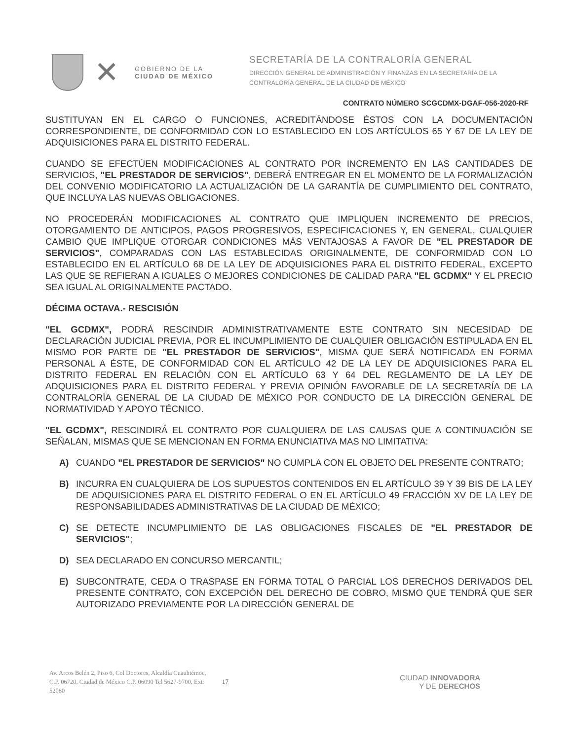✕
GOBIERNO DE LA
CIUDAD DE MÉXICO
SECRETARÍA DE LA CONTRALORÍA GENERAL
DIRECCIÓN GENERAL DE ADMINISTRACIÓN Y FINANZAS EN LA SECRETARÍA DE LA
CONTRALORÍA GENERAL DE LA CIUDAD DE MÉXICO
CONTRATO NÚMERO SCGCDMX-DGAF-056-2020-RF
SUSTITUYAN EN EL CARGO O FUNCIONES, ACREDITÁNDOSE ÉSTOS CON LA DOCUMENTACIÓN CORRESPONDIENTE, DE CONFORMIDAD CON LO ESTABLECIDO EN LOS ARTÍCULOS 65 Y 67 DE LA LEY DE ADQUISICIONES PARA EL DISTRITO FEDERAL.
CUANDO SE EFECTÚEN MODIFICACIONES AL CONTRATO POR INCREMENTO EN LAS CANTIDADES DE SERVICIOS, "EL PRESTADOR DE SERVICIOS", DEBERÁ ENTREGAR EN EL MOMENTO DE LA FORMALIZACIÓN DEL CONVENIO MODIFICATORIO LA ACTUALIZACIÓN DE LA GARANTÍA DE CUMPLIMIENTO DEL CONTRATO, QUE INCLUYA LAS NUEVAS OBLIGACIONES.
NO PROCEDERÁN MODIFICACIONES AL CONTRATO QUE IMPLIQUEN INCREMENTO DE PRECIOS, OTORGAMIENTO DE ANTICIPOS, PAGOS PROGRESIVOS, ESPECIFICACIONES Y, EN GENERAL, CUALQUIER CAMBIO QUE IMPLIQUE OTORGAR CONDICIONES MÁS VENTAJOSAS A FAVOR DE "EL PRESTADOR DE SERVICIOS", COMPARADAS CON LAS ESTABLECIDAS ORIGINALMENTE, DE CONFORMIDAD CON LO ESTABLECIDO EN EL ARTÍCULO 68 DE LA LEY DE ADQUISICIONES PARA EL DISTRITO FEDERAL, EXCEPTO LAS QUE SE REFIERAN A IGUALES O MEJORES CONDICIONES DE CALIDAD PARA "EL GCDMX" Y EL PRECIO SEA IGUAL AL ORIGINALMENTE PACTADO.
DÉCIMA OCTAVA.- RESCISIÓN
"EL GCDMX", PODRÁ RESCINDIR ADMINISTRATIVAMENTE ESTE CONTRATO SIN NECESIDAD DE DECLARACIÓN JUDICIAL PREVIA, POR EL INCUMPLIMIENTO DE CUALQUIER OBLIGACIÓN ESTIPULADA EN EL MISMO POR PARTE DE "EL PRESTADOR DE SERVICIOS", MISMA QUE SERÁ NOTIFICADA EN FORMA PERSONAL A ÉSTE, DE CONFORMIDAD CON EL ARTÍCULO 42 DE LA LEY DE ADQUISICIONES PARA EL DISTRITO FEDERAL EN RELACIÓN CON EL ARTÍCULO 63 Y 64 DEL REGLAMENTO DE LA LEY DE ADQUISICIONES PARA EL DISTRITO FEDERAL Y PREVIA OPINIÓN FAVORABLE DE LA SECRETARÍA DE LA CONTRALORÍA GENERAL DE LA CIUDAD DE MÉXICO POR CONDUCTO DE LA DIRECCIÓN GENERAL DE NORMATIVIDAD Y APOYO TÉCNICO.
"EL GCDMX", RESCINDIRÁ EL CONTRATO POR CUALQUIERA DE LAS CAUSAS QUE A CONTINUACIÓN SE SEÑALAN, MISMAS QUE SE MENCIONAN EN FORMA ENUNCIATIVA MAS NO LIMITATIVA:
A) CUANDO "EL PRESTADOR DE SERVICIOS" NO CUMPLA CON EL OBJETO DEL PRESENTE CONTRATO;
B) INCURRA EN CUALQUIERA DE LOS SUPUESTOS CONTENIDOS EN EL ARTÍCULO 39 Y 39 BIS DE LA LEY DE ADQUISICIONES PARA EL DISTRITO FEDERAL O EN EL ARTÍCULO 49 FRACCIÓN XV DE LA LEY DE RESPONSABILIDADES ADMINISTRATIVAS DE LA CIUDAD DE MÉXICO;
C) SE DETECTE INCUMPLIMIENTO DE LAS OBLIGACIONES FISCALES DE "EL PRESTADOR DE SERVICIOS";
D) SEA DECLARADO EN CONCURSO MERCANTIL;
E) SUBCONTRATE, CEDA O TRASPASE EN FORMA TOTAL O PARCIAL LOS DERECHOS DERIVADOS DEL PRESENTE CONTRATO, CON EXCEPCIÓN DEL DERECHO DE COBRO, MISMO QUE TENDRÁ QUE SER AUTORIZADO PREVIAMENTE POR LA DIRECCIÓN GENERAL DE
Av. Arcos Belén 2, Piso 6, Col Doctores, Alcaldía Cuauhtémoc, C.P. 06720, Ciudad de México C.P. 06090 Tel 5627-9700, Ext: 52080
17
CIUDAD INNOVADORA
Y DE DERECHOS